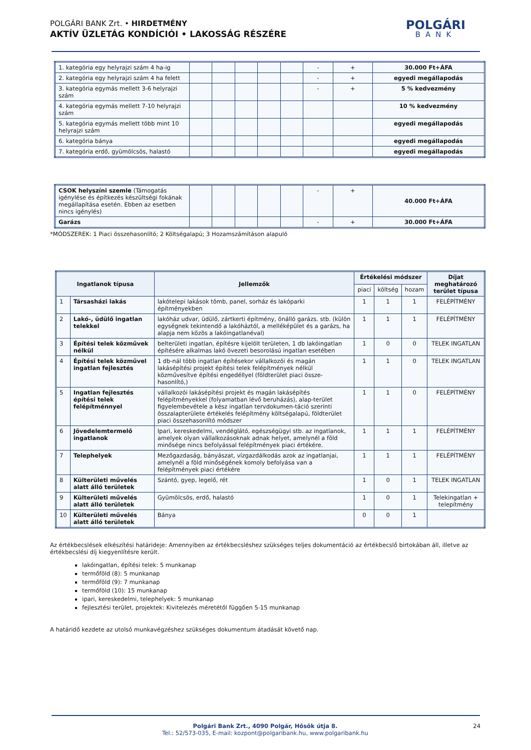POLGÁRI BANK Zrt. • HIRDETMÉNY
AKTÍV ÜZLETÁG KONDÍCIÓI • LAKOSSÁG RÉSZÉRE
POLGÁRI
BANK
| 1. kategória egy helyrajzi szám 4 ha-ig | | | | | | - | + | 30.000 Ft+ÁFA |
| 2. kategória egy helyrajzi szám 4 ha felett | | | | | | - | + | egyedi megállapodás |
| 3. kategória egymás mellett 3-6 helyrajzi szám | | | | | | - | + | 5 % kedvezmény |
| 4. kategória egymás mellett 7-10 helyrajzi szám | | | | | | | | 10 % kedvezmény |
| 5. kategória egymás mellett több mint 10 helyrajzi szám | | | | | | | | egyedi megállapodás |
| 6. kategória bánya | | | | | | | | egyedi megállapodás |
| 7. kategória erdő, gyümölcsös, halastó | | | | | | | | egyedi megállapodás |
| CSOK helyszíni szemle (Támogatás igénylése és építkezés készültségi fokának megállapítása esetén. Ebben az esetben nincs igénylés) | | | | | | - | + | 40.000 Ft+ÁFA |
| Garázs | | | | | | - | + | 30.000 Ft+ÁFA |
*MÓDSZEREK: 1 Piaci összehasonlító; 2 Költségalapú; 3 Hozamszámításon alapuló
| Ingatlanok típusa | | Jellemzők | Értékelési módszer | | | Díjat meghatározó terület típusa |
| --- | --- | --- | --- | --- | --- | --- |
| | | | piaci | költség | hozam | |
| 1 | Társasházi lakás | lakótelepi lakások tömb, panel, sorház és lakóparki építményekben | 1 | 1 | 1 | FELÉPÍTMÉNY |
| 2 | Lakó-, üdülő ingatlan telekkel | lakóház udvar, üdülő, zártkerti építmény, önálló garázs. stb. (külön egységnek tekintendő a lakóháztól, a melléképület és a garázs, ha alapja nem közös a lakóingatlanéval) | 1 | 1 | 1 | FELÉPÍTMÉNY |
| 3 | Építési telek közművek nélkül | belterületi ingatlan, építésre kijelölt területen, 1 db lakóingatlan építésére alkalmas lakó övezeti besorolású ingatlan esetében | 1 | 0 | 0 | TELEK INGATLAN |
| 4 | Építési telek közművel ingatlan fejlesztés | 1 db-nál több ingatlan építésekor vállalkozói és magán lakásépítési projekt építési telek felépítmények nélkül közművesítve építési engedéllyel (földterület piaci össze- hasonlító,) | 1 | 1 | 0 | TELEK INGATLAN |
| 5 | Ingatlan fejlesztés építési telek felépítménnyel | vállalkozói lakásépítési projekt és magán lakásépítés felépítményekkel (folyamatban lévő beruházás), alap-terület figyelembevétele a kész ingatlan tervdokumen-táció szerinti összalapterülete értékelés felépítmény költségalapú, földterület piaci összehasonlító módszer | 1 | 1 | 0 | FELÉPÍTMÉNY |
| 6 | Jövedelemtermelő ingatlanok | Ipari, kereskedelmi, vendéglátó, egészségügyi stb. az ingatlanok, amelyek olyan vállalkozásoknak adnak helyet, amelynél a föld minősége nincs befolyással felépítmények piaci értékére. | 1 | 1 | 1 | FELÉPÍTMÉNY |
| 7 | Telephelyek | Mezőgazdaság, bányászat, vízgazdálkodás azok az ingatlanjai, amelynél a föld minőségének komoly befolyása van a felépítmények piaci értékére | 1 | 1 | 1 | FELÉPÍTMÉNY |
| 8 | Külterületi művelés alatt álló területek | Szántó, gyep, legelő, rét | 1 | 0 | 1 | TELEK INGATLAN |
| 9 | Külterületi művelés alatt álló területek | Gyümölcsös, erdő, halastó | 1 | 0 | 1 | Telekingatlan + telepítmény |
| 10 | Külterületi művelés alatt álló területek | Bánya | 0 | 0 | 1 | |
Az értékbecslések elkészítési határideje: Amennyiben az értékbecsléshez szükséges teljes dokumentáció az értékbecslő birtokában áll, illetve az értékbecslési díj kiegyenlítésre került.
lakóingatlan, építési telek: 5 munkanap
termőföld (8): 5 munkanap
termőföld (9): 7 munkanap
termőföld (10): 15 munkanap
ipari, kereskedelmi, telephelyek: 5 munkanap
fejlesztési terület, projektek: Kivitelezés méretétől függően 5-15 munkanap
A határidő kezdete az utolsó munkavégzéshez szükséges dokumentum átadását követő nap.
Polgári Bank Zrt., 4090 Polgár, Hősök útja 8.
Tel.: 52/573-035, E-mail: kozpont@polgaribank.hu, www.polgaribank.hu
24